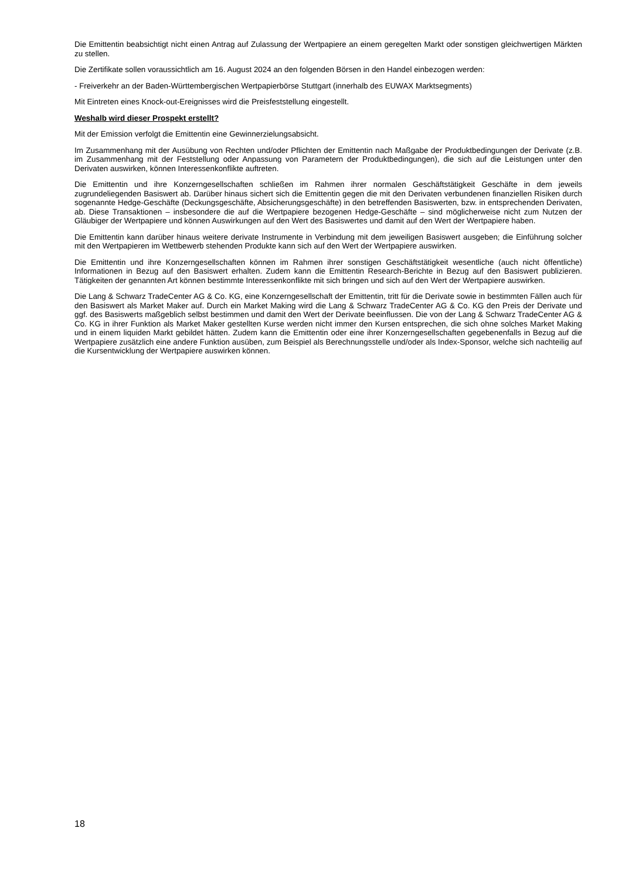Die Emittentin beabsichtigt nicht einen Antrag auf Zulassung der Wertpapiere an einem geregelten Markt oder sonstigen gleichwertigen Märkten zu stellen.
Die Zertifikate sollen voraussichtlich am 16. August 2024 an den folgenden Börsen in den Handel einbezogen werden:
- Freiverkehr an der Baden-Württembergischen Wertpapierbörse Stuttgart (innerhalb des EUWAX Marktsegments)
Mit Eintreten eines Knock-out-Ereignisses wird die Preisfeststellung eingestellt.
Weshalb wird dieser Prospekt erstellt?
Mit der Emission verfolgt die Emittentin eine Gewinnerzielungsabsicht.
Im Zusammenhang mit der Ausübung von Rechten und/oder Pflichten der Emittentin nach Maßgabe der Produktbedingungen der Derivate (z.B. im Zusammenhang mit der Feststellung oder Anpassung von Parametern der Produktbedingungen), die sich auf die Leistungen unter den Derivaten auswirken, können Interessenkonflikte auftreten.
Die Emittentin und ihre Konzerngesellschaften schließen im Rahmen ihrer normalen Geschäftstätigkeit Geschäfte in dem jeweils zugrundeliegenden Basiswert ab. Darüber hinaus sichert sich die Emittentin gegen die mit den Derivaten verbundenen finanziellen Risiken durch sogenannte Hedge-Geschäfte (Deckungsgeschäfte, Absicherungsgeschäfte) in den betreffenden Basiswerten, bzw. in entsprechenden Derivaten, ab. Diese Transaktionen – insbesondere die auf die Wertpapiere bezogenen Hedge-Geschäfte – sind möglicherweise nicht zum Nutzen der Gläubiger der Wertpapiere und können Auswirkungen auf den Wert des Basiswertes und damit auf den Wert der Wertpapiere haben.
Die Emittentin kann darüber hinaus weitere derivate Instrumente in Verbindung mit dem jeweiligen Basiswert ausgeben; die Einführung solcher mit den Wertpapieren im Wettbewerb stehenden Produkte kann sich auf den Wert der Wertpapiere auswirken.
Die Emittentin und ihre Konzerngesellschaften können im Rahmen ihrer sonstigen Geschäftstätigkeit wesentliche (auch nicht öffentliche) Informationen in Bezug auf den Basiswert erhalten. Zudem kann die Emittentin Research-Berichte in Bezug auf den Basiswert publizieren. Tätigkeiten der genannten Art können bestimmte Interessenkonflikte mit sich bringen und sich auf den Wert der Wertpapiere auswirken.
Die Lang & Schwarz TradeCenter AG & Co. KG, eine Konzerngesellschaft der Emittentin, tritt für die Derivate sowie in bestimmten Fällen auch für den Basiswert als Market Maker auf. Durch ein Market Making wird die Lang & Schwarz TradeCenter AG & Co. KG den Preis der Derivate und ggf. des Basiswerts maßgeblich selbst bestimmen und damit den Wert der Derivate beeinflussen. Die von der Lang & Schwarz TradeCenter AG & Co. KG in ihrer Funktion als Market Maker gestellten Kurse werden nicht immer den Kursen entsprechen, die sich ohne solches Market Making und in einem liquiden Markt gebildet hätten. Zudem kann die Emittentin oder eine ihrer Konzerngesellschaften gegebenenfalls in Bezug auf die Wertpapiere zusätzlich eine andere Funktion ausüben, zum Beispiel als Berechnungsstelle und/oder als Index-Sponsor, welche sich nachteilig auf die Kursentwicklung der Wertpapiere auswirken können.
18